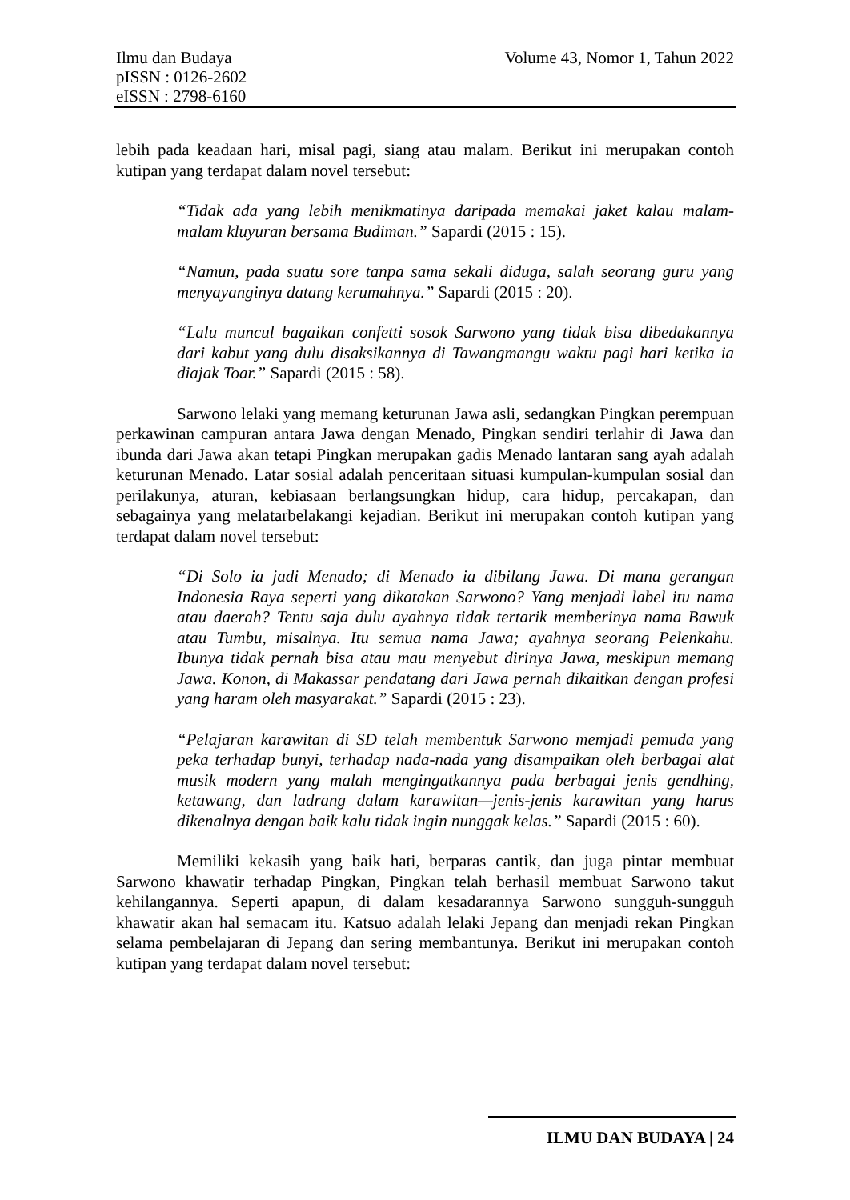Volume 43, Nomor 1, Tahun 2022 Ilmu dan Budaya
pISSN : 0126-2602
eISSN : 2798-6160
lebih pada keadaan hari, misal pagi, siang atau malam. Berikut ini merupakan contoh kutipan yang terdapat dalam novel tersebut:
“Tidak ada yang lebih menikmatinya daripada memakai jaket kalau malam-malam kluyuran bersama Budiman.” Sapardi (2015 : 15).
“Namun, pada suatu sore tanpa sama sekali diduga, salah seorang guru yang menyayanginya datang kerumahnya.” Sapardi (2015 : 20).
“Lalu muncul bagaikan confetti sosok Sarwono yang tidak bisa dibedakannya dari kabut yang dulu disaksikannya di Tawangmangu waktu pagi hari ketika ia diajak Toar.” Sapardi (2015 : 58).
Sarwono lelaki yang memang keturunan Jawa asli, sedangkan Pingkan perempuan perkawinan campuran antara Jawa dengan Menado, Pingkan sendiri terlahir di Jawa dan ibunda dari Jawa akan tetapi Pingkan merupakan gadis Menado lantaran sang ayah adalah keturunan Menado. Latar sosial adalah penceritaan situasi kumpulan-kumpulan sosial dan perilakunya, aturan, kebiasaan berlangsungkan hidup, cara hidup, percakapan, dan sebagainya yang melatarbelakangi kejadian. Berikut ini merupakan contoh kutipan yang terdapat dalam novel tersebut:
“Di Solo ia jadi Menado; di Menado ia dibilang Jawa. Di mana gerangan Indonesia Raya seperti yang dikatakan Sarwono? Yang menjadi label itu nama atau daerah? Tentu saja dulu ayahnya tidak tertarik memberinya nama Bawuk atau Tumbu, misalnya. Itu semua nama Jawa; ayahnya seorang Pelenkahu. Ibunya tidak pernah bisa atau mau menyebut dirinya Jawa, meskipun memang Jawa. Konon, di Makassar pendatang dari Jawa pernah dikaitkan dengan profesi yang haram oleh masyarakat.” Sapardi (2015 : 23).
“Pelajaran karawitan di SD telah membentuk Sarwono memjadi pemuda yang peka terhadap bunyi, terhadap nada-nada yang disampaikan oleh berbagai alat musik modern yang malah mengingatkannya pada berbagai jenis gendhing, ketawang, dan ladrang dalam karawitan—jenis-jenis karawitan yang harus dikenalnya dengan baik kalu tidak ingin nunggak kelas.” Sapardi (2015 : 60).
Memiliki kekasih yang baik hati, berparas cantik, dan juga pintar membuat Sarwono khawatir terhadap Pingkan, Pingkan telah berhasil membuat Sarwono takut kehilangannya. Seperti apapun, di dalam kesadarannya Sarwono sungguh-sungguh khawatir akan hal semacam itu. Katsuo adalah lelaki Jepang dan menjadi rekan Pingkan selama pembelajaran di Jepang dan sering membantunya. Berikut ini merupakan contoh kutipan yang terdapat dalam novel tersebut:
ILMU DAN BUDAYA | 24